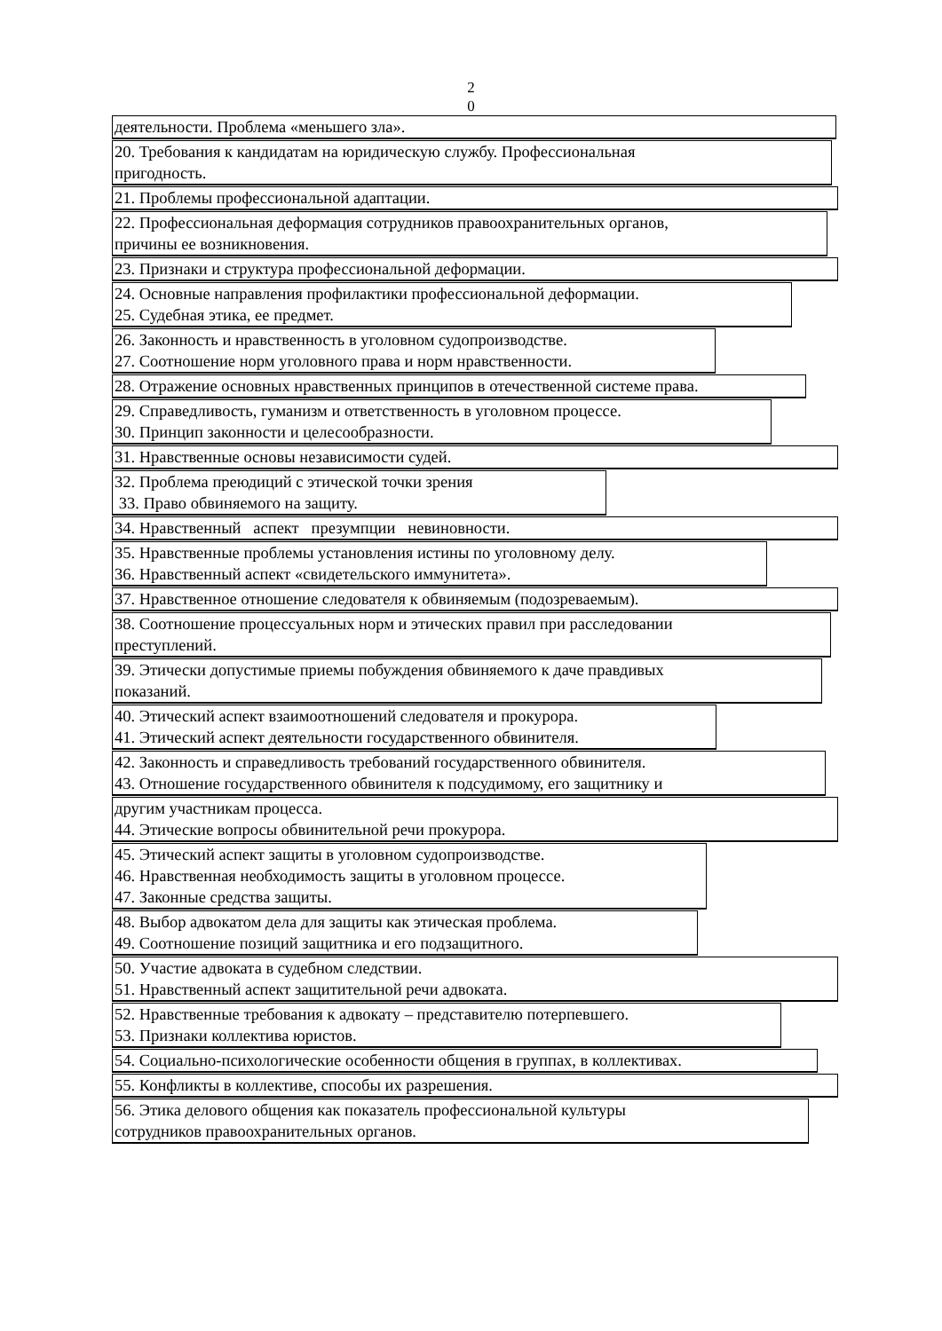2
0
деятельности. Проблема «меньшего зла».
20. Требования к кандидатам на юридическую службу. Профессиональная
пригодность.
21. Проблемы профессиональной адаптации.
22. Профессиональная деформация сотрудников правоохранительных органов,
причины ее возникновения.
23. Признаки и структура профессиональной деформации.
24. Основные направления профилактики профессиональной деформации.
25. Судебная этика, ее предмет.
26. Законность и нравственность в уголовном судопроизводстве.
27. Соотношение норм уголовного права и норм нравственности.
28. Отражение основных нравственных принципов в отечественной системе права.
29. Справедливость, гуманизм и ответственность в уголовном процессе.
30. Принцип законности и целесообразности.
31. Нравственные основы независимости судей.
32. Проблема преюдиций с этической точки зрения
33. Право обвиняемого на защиту.
34. Нравственный аспект презумпции невиновности.
35. Нравственные проблемы установления истины по уголовному делу.
36. Нравственный аспект «свидетельского иммунитета».
37. Нравственное отношение следователя к обвиняемым (подозреваемым).
38. Соотношение процессуальных норм и этических правил при расследовании
преступлений.
39. Этически допустимые приемы побуждения обвиняемого к даче правдивых
показаний.
40. Этический аспект взаимоотношений следователя и прокурора.
41. Этический аспект деятельности государственного обвинителя.
42. Законность и справедливость требований государственного обвинителя.
43. Отношение государственного обвинителя к подсудимому, его защитнику и
другим участникам процесса.
44. Этические вопросы обвинительной речи прокурора.
45. Этический аспект защиты в уголовном судопроизводстве.
46. Нравственная необходимость защиты в уголовном процессе.
47. Законные средства защиты.
48. Выбор адвокатом дела для защиты как этическая проблема.
49. Соотношение позиций защитника и его подзащитного.
50. Участие адвоката в судебном следствии.
51. Нравственный аспект защитительной речи адвоката.
52. Нравственные требования к адвокату – представителю потерпевшего.
53. Признаки коллектива юристов.
54. Социально-психологические особенности общения в группах, в коллективах.
55. Конфликты в коллективе, способы их разрешения.
56. Этика делового общения как показатель профессиональной культуры
сотрудников правоохранительных органов.